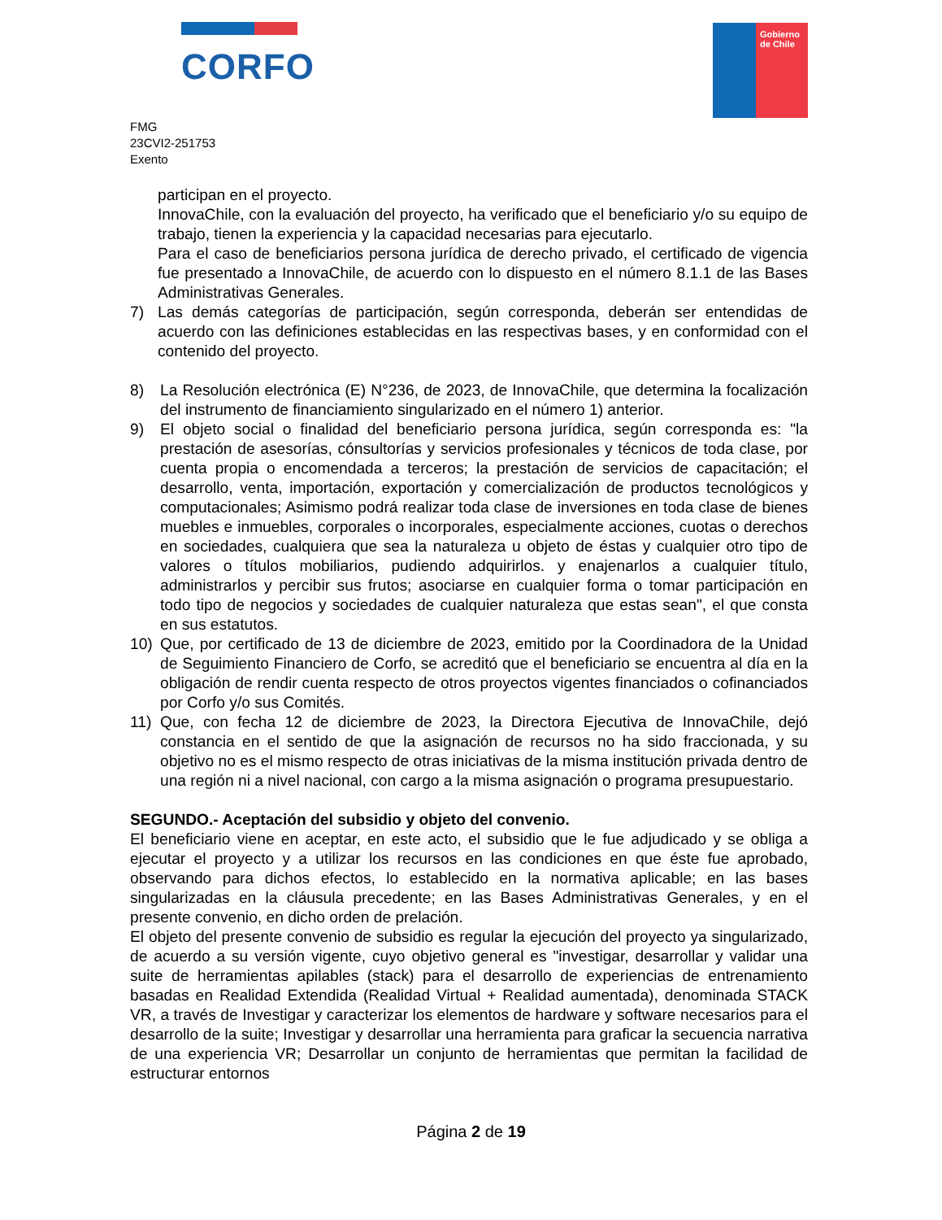CORFO
Gobierno
de Chile
FMG
23CVI2-251753
Exento
participan en el proyecto.
InnovaChile, con la evaluación del proyecto, ha verificado que el beneficiario y/o su equipo de trabajo, tienen la experiencia y la capacidad necesarias para ejecutarlo.
Para el caso de beneficiarios persona jurídica de derecho privado, el certificado de vigencia fue presentado a InnovaChile, de acuerdo con lo dispuesto en el número 8.1.1 de las Bases Administrativas Generales.
7) Las demás categorías de participación, según corresponda, deberán ser entendidas de acuerdo con las definiciones establecidas en las respectivas bases, y en conformidad con el contenido del proyecto.
8) La Resolución electrónica (E) N°236, de 2023, de InnovaChile, que determina la focalización del instrumento de financiamiento singularizado en el número 1) anterior.
9) El objeto social o finalidad del beneficiario persona jurídica, según corresponda es: "la prestación de asesorías, cónsultorías y servicios profesionales y técnicos de toda clase, por cuenta propia o encomendada a terceros; la prestación de servicios de capacitación; el desarrollo, venta, importación, exportación y comercialización de productos tecnológicos y computacionales; Asimismo podrá realizar toda clase de inversiones en toda clase de bienes muebles e inmuebles, corporales o incorporales, especialmente acciones, cuotas o derechos en sociedades, cualquiera que sea la naturaleza u objeto de éstas y cualquier otro tipo de valores o títulos mobiliarios, pudiendo adquirirlos. y enajenarlos a cualquier título, administrarlos y percibir sus frutos; asociarse en cualquier forma o tomar participación en todo tipo de negocios y sociedades de cualquier naturaleza que estas sean", el que consta en sus estatutos.
10) Que, por certificado de 13 de diciembre de 2023, emitido por la Coordinadora de la Unidad de Seguimiento Financiero de Corfo, se acreditó que el beneficiario se encuentra al día en la obligación de rendir cuenta respecto de otros proyectos vigentes financiados o cofinanciados por Corfo y/o sus Comités.
11) Que, con fecha 12 de diciembre de 2023, la Directora Ejecutiva de InnovaChile, dejó constancia en el sentido de que la asignación de recursos no ha sido fraccionada, y su objetivo no es el mismo respecto de otras iniciativas de la misma institución privada dentro de una región ni a nivel nacional, con cargo a la misma asignación o programa presupuestario.
SEGUNDO.- Aceptación del subsidio y objeto del convenio.
El beneficiario viene en aceptar, en este acto, el subsidio que le fue adjudicado y se obliga a ejecutar el proyecto y a utilizar los recursos en las condiciones en que éste fue aprobado, observando para dichos efectos, lo establecido en la normativa aplicable; en las bases singularizadas en la cláusula precedente; en las Bases Administrativas Generales, y en el presente convenio, en dicho orden de prelación.
El objeto del presente convenio de subsidio es regular la ejecución del proyecto ya singularizado, de acuerdo a su versión vigente, cuyo objetivo general es "investigar, desarrollar y validar una suite de herramientas apilables (stack) para el desarrollo de experiencias de entrenamiento basadas en Realidad Extendida (Realidad Virtual + Realidad aumentada), denominada STACK VR, a través de Investigar y caracterizar los elementos de hardware y software necesarios para el desarrollo de la suite; Investigar y desarrollar una herramienta para graficar la secuencia narrativa de una experiencia VR; Desarrollar un conjunto de herramientas que permitan la facilidad de estructurar entornos
Página 2 de 19